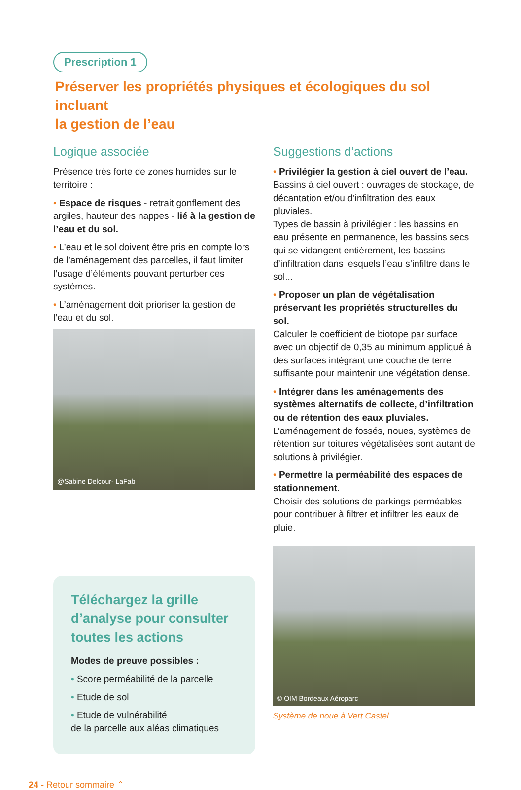Prescription 1
Préserver les propriétés physiques et écologiques du sol incluant
la gestion de l’eau
Logique associée
Présence très forte de zones humides sur le territoire :
• Espace de risques - retrait gonflement des argiles, hauteur des nappes - lié à la gestion de l’eau et du sol.
• L’eau et le sol doivent être pris en compte lors de l’aménagement des parcelles, il faut limiter l’usage d’éléments pouvant perturber ces systèmes.
• L’aménagement doit prioriser la gestion de l’eau et du sol.
@Sabine Delcour- LaFab
Téléchargez la grille d’analyse pour consulter toutes les actions
Modes de preuve possibles :
• Score perméabilité de la parcelle
• Etude de sol
• Etude de vulnérabilité
de la parcelle aux aléas climatiques
Suggestions d’actions
• Privilégier la gestion à ciel ouvert de l’eau.
Bassins à ciel ouvert : ouvrages de stockage, de décantation et/ou d’infiltration des eaux pluviales.
Types de bassin à privilégier : les bassins en eau présente en permanence, les bassins secs qui se vidangent entièrement, les bassins d’infiltration dans lesquels l’eau s’infiltre dans le sol...
• Proposer un plan de végétalisation préservant les propriétés structurelles du sol.
Calculer le coefficient de biotope par surface avec un objectif de 0,35 au minimum appliqué à des surfaces intégrant une couche de terre suffisante pour maintenir une végétation dense.
• Intégrer dans les aménagements des systèmes alternatifs de collecte, d’infiltration ou de rétention des eaux pluviales.
L’aménagement de fossés, noues, systèmes de rétention sur toitures végétalisées sont autant de solutions à privilégier.
• Permettre la perméabilité des espaces de stationnement.
Choisir des solutions de parkings perméables pour contribuer à filtrer et infiltrer les eaux de pluie.
© OIM Bordeaux Aéroparc
Système de noue à Vert Castel
24 - Retour sommaire ⌃